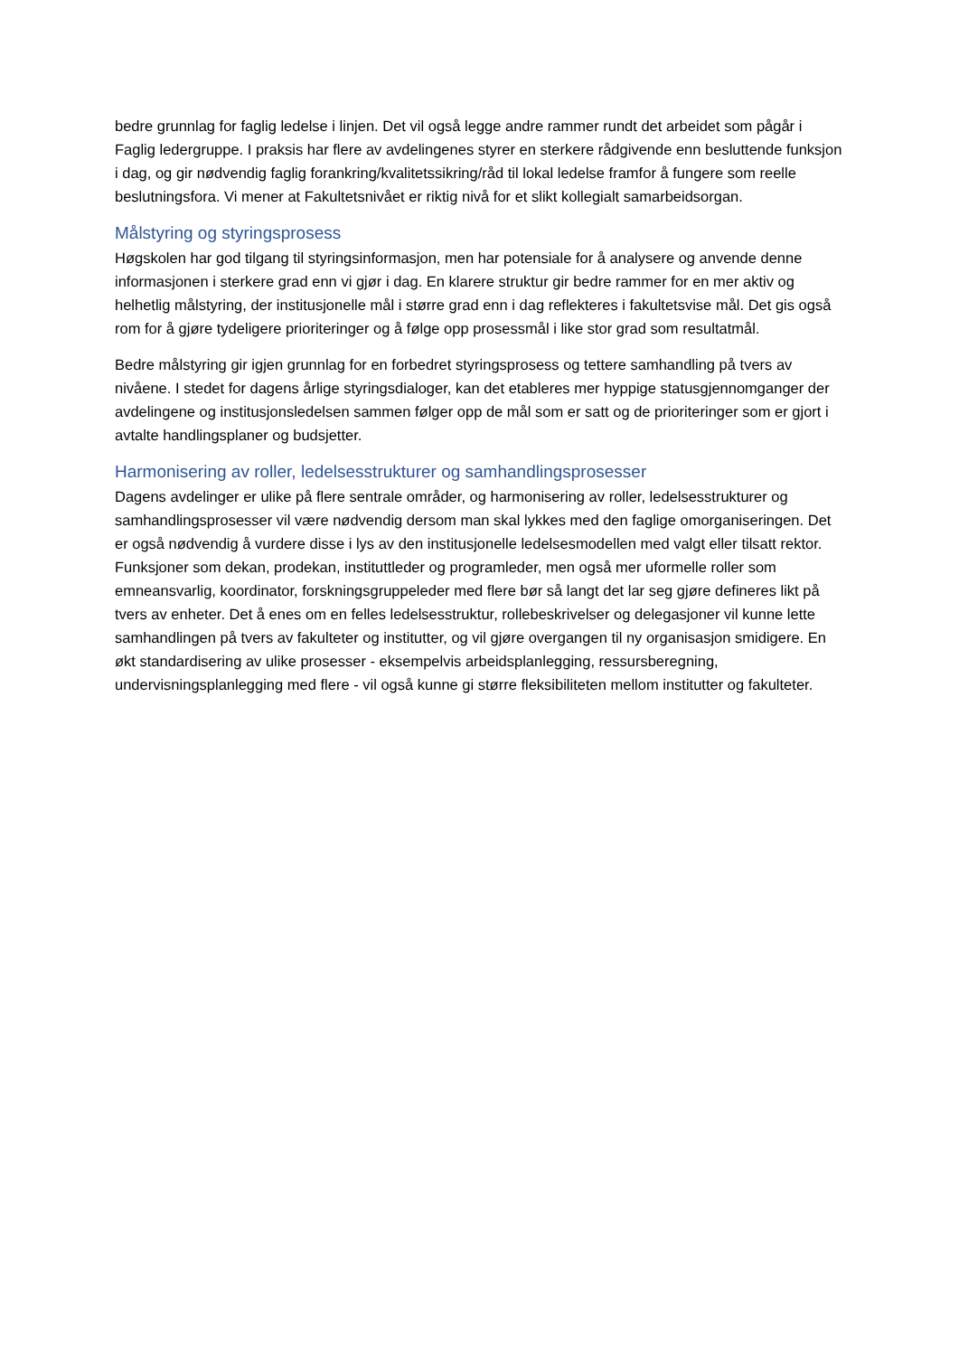bedre grunnlag for faglig ledelse i linjen. Det vil også legge andre rammer rundt det arbeidet som pågår i Faglig ledergruppe. I praksis har flere av avdelingenes styrer en sterkere rådgivende enn besluttende funksjon i dag, og gir nødvendig faglig forankring/kvalitetssikring/råd til lokal ledelse framfor å fungere som reelle beslutningsfora. Vi mener at Fakultetsnivået er riktig nivå for et slikt kollegialt samarbeidsorgan.
Målstyring og styringsprosess
Høgskolen har god tilgang til styringsinformasjon, men har potensiale for å analysere og anvende denne informasjonen i sterkere grad enn vi gjør i dag. En klarere struktur gir bedre rammer for en mer aktiv og helhetlig målstyring, der institusjonelle mål i større grad enn i dag reflekteres i fakultetsvise mål. Det gis også rom for å gjøre tydeligere prioriteringer og å følge opp prosessmål i like stor grad som resultatmål.
Bedre målstyring gir igjen grunnlag for en forbedret styringsprosess og tettere samhandling på tvers av nivåene. I stedet for dagens årlige styringsdialoger, kan det etableres mer hyppige statusgjennomganger der avdelingene og institusjonsledelsen sammen følger opp de mål som er satt og de prioriteringer som er gjort i avtalte handlingsplaner og budsjetter.
Harmonisering av roller, ledelsesstrukturer og samhandlingsprosesser
Dagens avdelinger er ulike på flere sentrale områder, og harmonisering av roller, ledelsesstrukturer og samhandlingsprosesser vil være nødvendig dersom man skal lykkes med den faglige omorganiseringen. Det er også nødvendig å vurdere disse i lys av den institusjonelle ledelsesmodellen med valgt eller tilsatt rektor. Funksjoner som dekan, prodekan, instituttleder og programleder, men også mer uformelle roller som emneansvarlig, koordinator, forskningsgruppeleder med flere bør så langt det lar seg gjøre defineres likt på tvers av enheter. Det å enes om en felles ledelsesstruktur, rollebeskrivelser og delegasjoner vil kunne lette samhandlingen på tvers av fakulteter og institutter, og vil gjøre overgangen til ny organisasjon smidigere. En økt standardisering av ulike prosesser - eksempelvis arbeidsplanlegging, ressursberegning, undervisningsplanlegging med flere - vil også kunne gi større fleksibiliteten mellom institutter og fakulteter.